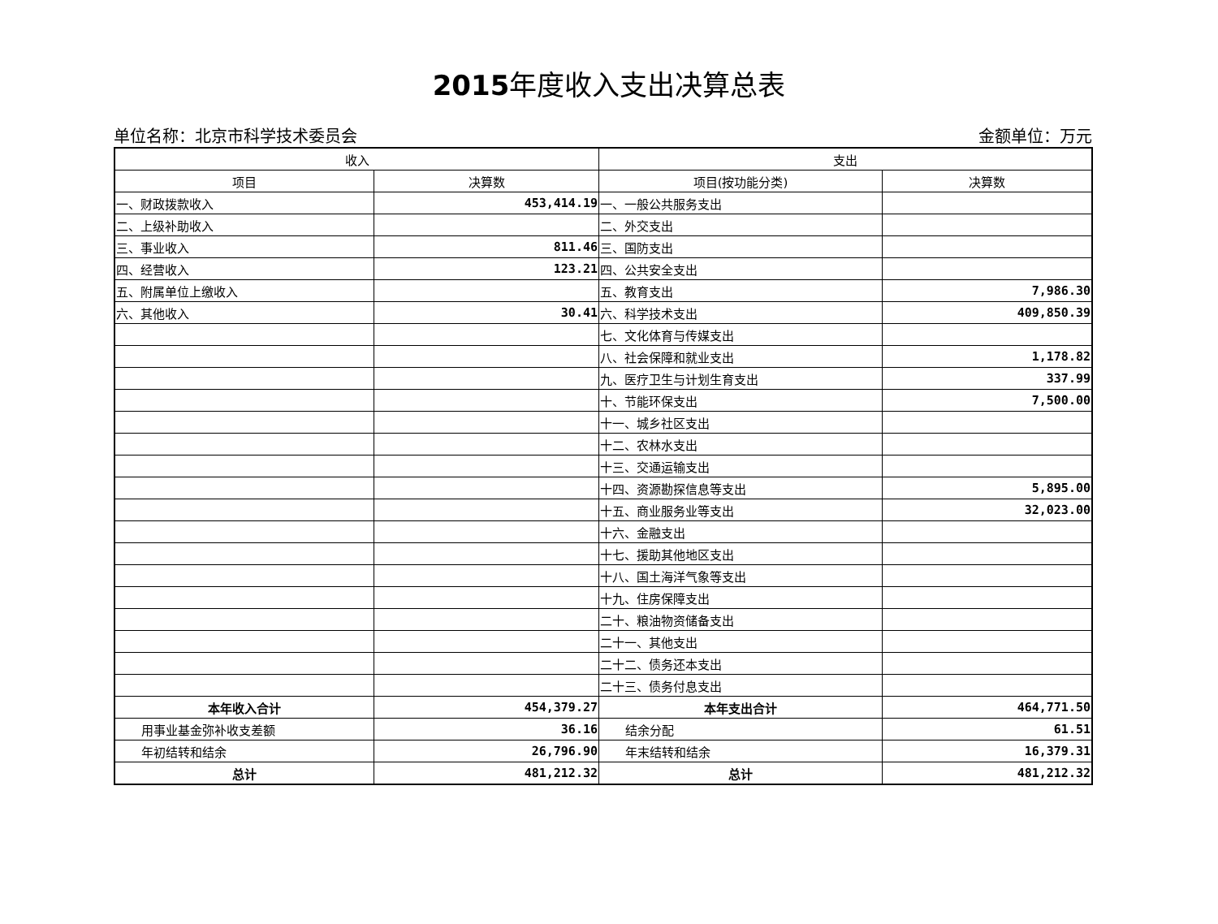2015年度收入支出决算总表
单位名称：北京市科学技术委员会 金额单位：万元
| 收入 | | 支出 | |
| --- | --- | --- | --- |
| 项目 | 决算数 | 项目(按功能分类) | 决算数 |
| 一、财政拨款收入 | 453,414.19 | 一、一般公共服务支出 | |
| 二、上级补助收入 | | 二、外交支出 | |
| 三、事业收入 | 811.46 | 三、国防支出 | |
| 四、经营收入 | 123.21 | 四、公共安全支出 | |
| 五、附属单位上缴收入 | | 五、教育支出 | 7,986.30 |
| 六、其他收入 | 30.41 | 六、科学技术支出 | 409,850.39 |
| | | 七、文化体育与传媒支出 | |
| | | 八、社会保障和就业支出 | 1,178.82 |
| | | 九、医疗卫生与计划生育支出 | 337.99 |
| | | 十、节能环保支出 | 7,500.00 |
| | | 十一、城乡社区支出 | |
| | | 十二、农林水支出 | |
| | | 十三、交通运输支出 | |
| | | 十四、资源勘探信息等支出 | 5,895.00 |
| | | 十五、商业服务业等支出 | 32,023.00 |
| | | 十六、金融支出 | |
| | | 十七、援助其他地区支出 | |
| | | 十八、国土海洋气象等支出 | |
| | | 十九、住房保障支出 | |
| | | 二十、粮油物资储备支出 | |
| | | 二十一、其他支出 | |
| | | 二十二、债务还本支出 | |
| | | 二十三、债务付息支出 | |
| 本年收入合计 | 454,379.27 | 本年支出合计 | 464,771.50 |
| 用事业基金弥补收支差额 | 36.16 | 结余分配 | 61.51 |
| 年初结转和结余 | 26,796.90 | 年末结转和结余 | 16,379.31 |
| 总计 | 481,212.32 | 总计 | 481,212.32 |